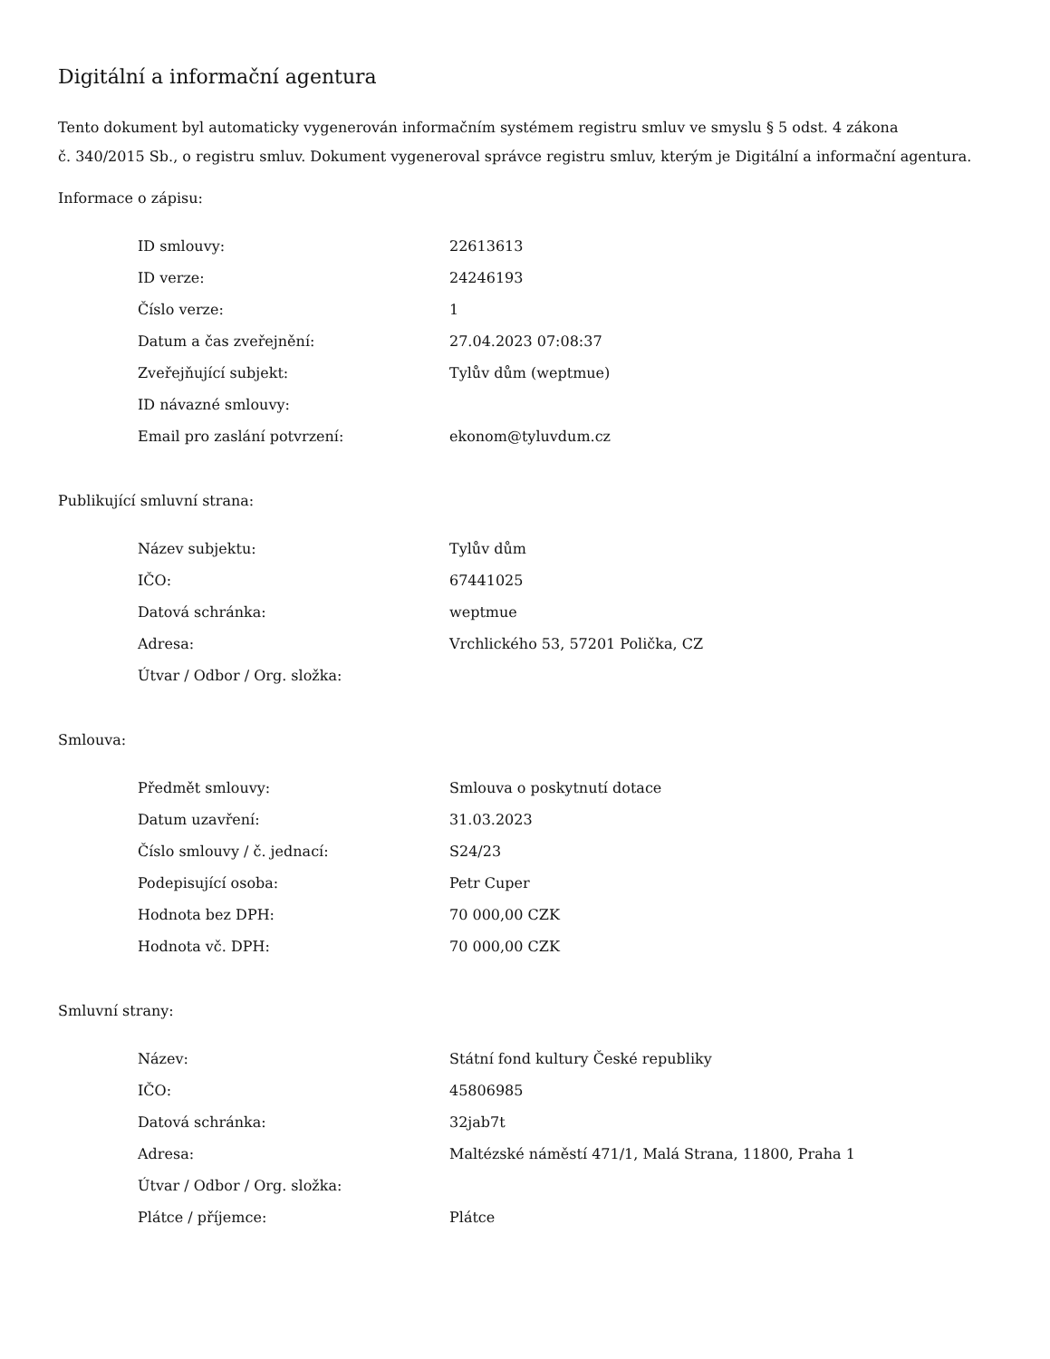Digitální a informační agentura
Tento dokument byl automaticky vygenerován informačním systémem registru smluv ve smyslu § 5 odst. 4 zákona
č. 340/2015 Sb., o registru smluv. Dokument vygeneroval správce registru smluv, kterým je Digitální a informační agentura.
Informace o zápisu:
| ID smlouvy: | 22613613 |
| ID verze: | 24246193 |
| Číslo verze: | 1 |
| Datum a čas zveřejnění: | 27.04.2023 07:08:37 |
| Zveřejňující subjekt: | Tylův dům (weptmue) |
| ID návazné smlouvy: | |
| Email pro zaslání potvrzení: | ekonom@tyluvdum.cz |
Publikující smluvní strana:
| Název subjektu: | Tylův dům |
| IČO: | 67441025 |
| Datová schránka: | weptmue |
| Adresa: | Vrchlického 53, 57201 Polička, CZ |
| Útvar / Odbor / Org. složka: | |
Smlouva:
| Předmět smlouvy: | Smlouva o poskytnutí dotace |
| Datum uzavření: | 31.03.2023 |
| Číslo smlouvy / č. jednací: | S24/23 |
| Podepisující osoba: | Petr Cuper |
| Hodnota bez DPH: | 70 000,00 CZK |
| Hodnota vč. DPH: | 70 000,00 CZK |
Smluvní strany:
| Název: | Státní fond kultury České republiky |
| IČO: | 45806985 |
| Datová schránka: | 32jab7t |
| Adresa: | Maltézské náměstí 471/1, Malá Strana, 11800, Praha 1 |
| Útvar / Odbor / Org. složka: | |
| Plátce / příjemce: | Plátce |